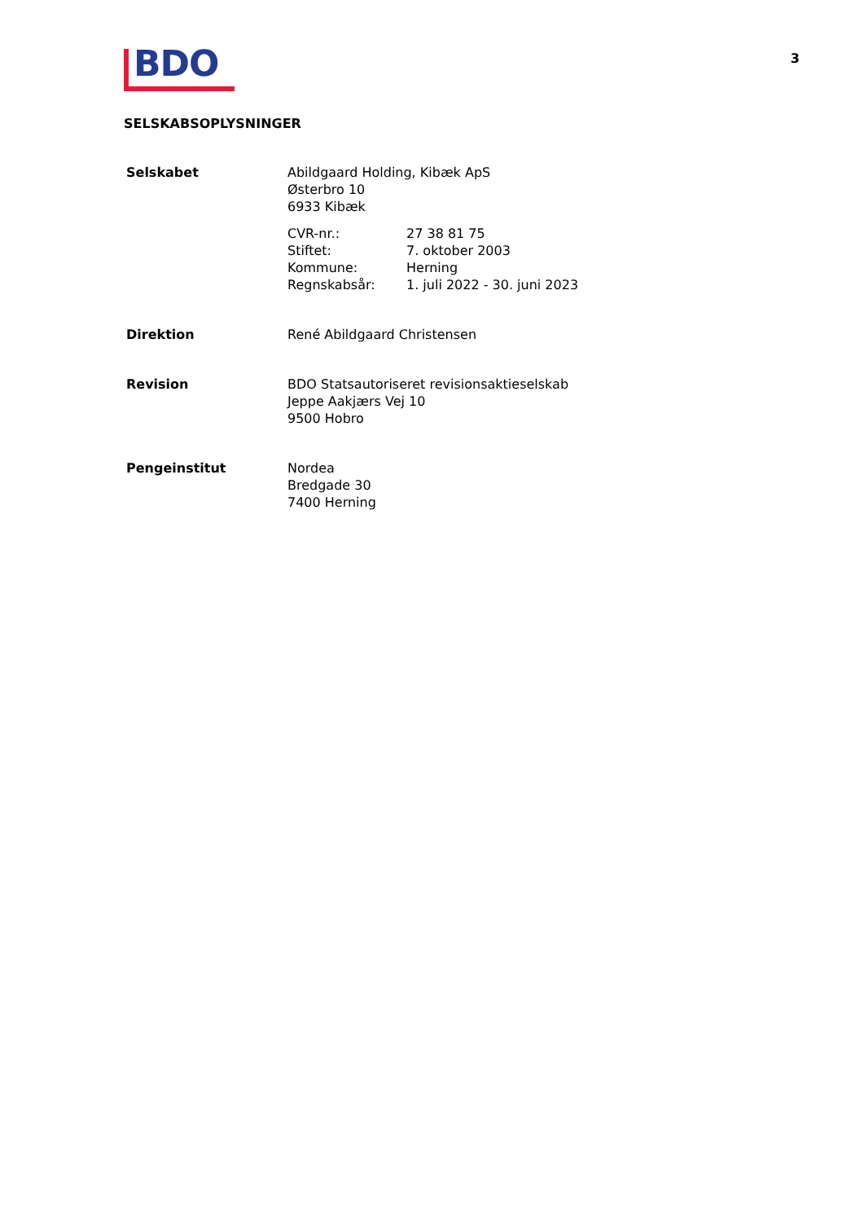3
BDO
SELSKABSOPLYSNINGER
| Selskabet | Abildgaard Holding, Kibæk ApS Østerbro 10 6933 Kibæk / CVR-nr.: / 27 38 81 75 / / Stiftet: / 7. oktober 2003 / / Kommune: / Herning / / Regnskabsår: / 1. juli 2022 - 30. juni 2023 / |
| Direktion | René Abildgaard Christensen |
| Revision | BDO Statsautoriseret revisionsaktieselskab Jeppe Aakjærs Vej 10 9500 Hobro |
| Pengeinstitut | Nordea Bredgade 30 7400 Herning |